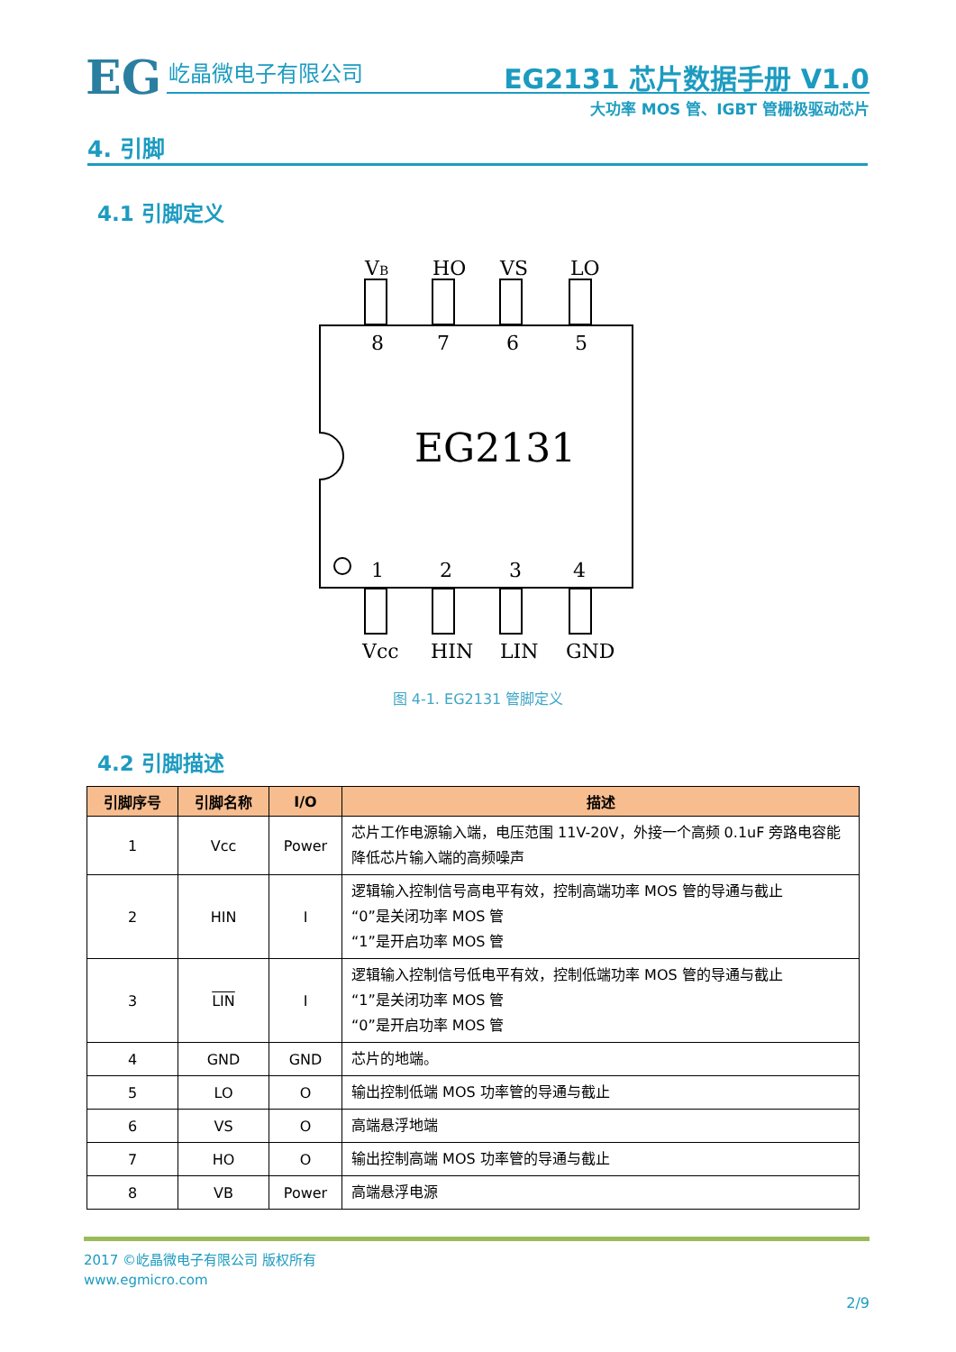EG 屹晶微电子有限公司
EG2131 芯片数据手册 V1.0
大功率 MOS 管、IGBT 管栅极驱动芯片
4. 引脚
4.1 引脚定义
VB
HO
VS
LO
8
7
6
5
1
2
3
4
EG2131
Vcc
HIN
LIN
GND
图 4-1. EG2131 管脚定义
4.2 引脚描述
| 引脚序号 | 引脚名称 | I/O | 描述 |
| --- | --- | --- | --- |
| 1 | Vcc | Power | 芯片工作电源输入端，电压范围 11V-20V，外接一个高频 0.1uF 旁路电容能降低芯片输入端的高频噪声 |
| 2 | HIN | I | 逻辑输入控制信号高电平有效，控制高端功率 MOS 管的导通与截止 “0”是关闭功率 MOS 管 “1”是开启功率 MOS 管 |
| 3 | LIN | I | 逻辑输入控制信号低电平有效，控制低端功率 MOS 管的导通与截止 “1”是关闭功率 MOS 管 “0”是开启功率 MOS 管 |
| 4 | GND | GND | 芯片的地端。 |
| 5 | LO | O | 输出控制低端 MOS 功率管的导通与截止 |
| 6 | VS | O | 高端悬浮地端 |
| 7 | HO | O | 输出控制高端 MOS 功率管的导通与截止 |
| 8 | VB | Power | 高端悬浮电源 |
2017 ©屹晶微电子有限公司 版权所有
www.egmicro.com
2/9